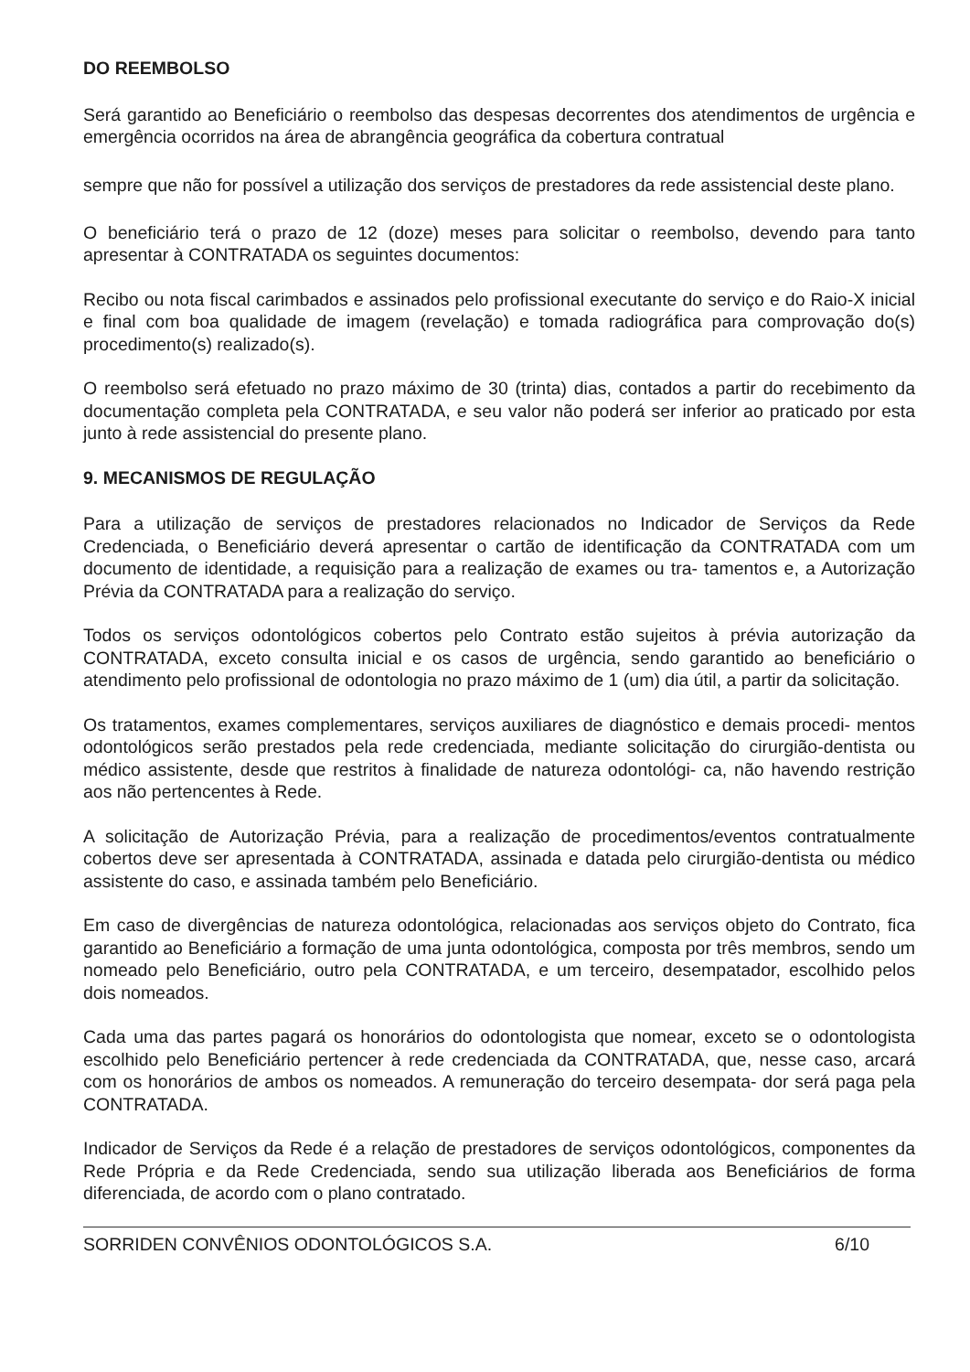DO REEMBOLSO
Será garantido ao Beneficiário o reembolso das despesas decorrentes dos atendimentos de urgência e emergência ocorridos na área de abrangência geográfica da cobertura contratual
sempre que não for possível a utilização dos serviços de prestadores da rede assistencial deste plano.
O beneficiário terá o prazo de 12 (doze) meses para solicitar o reembolso, devendo para tanto apresentar à CONTRATADA os seguintes documentos:
Recibo ou nota fiscal carimbados e assinados pelo profissional executante do serviço e do Raio-X inicial e final com boa qualidade de imagem (revelação) e tomada radiográfica para comprovação do(s) procedimento(s) realizado(s).
O reembolso será efetuado no prazo máximo de 30 (trinta) dias, contados a partir do recebimento da documentação completa pela CONTRATADA, e seu valor não poderá ser inferior ao praticado por esta junto à rede assistencial do presente plano.
9. MECANISMOS DE REGULAÇÃO
Para a utilização de serviços de prestadores relacionados no Indicador de Serviços da Rede Credenciada, o Beneficiário deverá apresentar o cartão de identificação da CONTRATADA com um documento de identidade, a requisição para a realização de exames ou tra- tamentos e, a Autorização Prévia da CONTRATADA para a realização do serviço.
Todos os serviços odontológicos cobertos pelo Contrato estão sujeitos à prévia autorização da CONTRATADA, exceto consulta inicial e os casos de urgência, sendo garantido ao beneficiário o atendimento pelo profissional de odontologia no prazo máximo de 1 (um) dia útil, a partir da solicitação.
Os tratamentos, exames complementares, serviços auxiliares de diagnóstico e demais procedi- mentos odontológicos serão prestados pela rede credenciada, mediante solicitação do cirurgião-dentista ou médico assistente, desde que restritos à finalidade de natureza odontológi- ca, não havendo restrição aos não pertencentes à Rede.
A solicitação de Autorização Prévia, para a realização de procedimentos/eventos contratualmente cobertos deve ser apresentada à CONTRATADA, assinada e datada pelo cirurgião-dentista ou médico assistente do caso, e assinada também pelo Beneficiário.
Em caso de divergências de natureza odontológica, relacionadas aos serviços objeto do Contrato, fica garantido ao Beneficiário a formação de uma junta odontológica, composta por três membros, sendo um nomeado pelo Beneficiário, outro pela CONTRATADA, e um terceiro, desempatador, escolhido pelos dois nomeados.
Cada uma das partes pagará os honorários do odontologista que nomear, exceto se o odontologista escolhido pelo Beneficiário pertencer à rede credenciada da CONTRATADA, que, nesse caso, arcará com os honorários de ambos os nomeados. A remuneração do terceiro desempata- dor será paga pela CONTRATADA.
Indicador de Serviços da Rede é a relação de prestadores de serviços odontológicos, componentes da Rede Própria e da Rede Credenciada, sendo sua utilização liberada aos Beneficiários de forma diferenciada, de acordo com o plano contratado.
SORRIDEN CONVÊNIOS ODONTOLÓGICOS S.A. 6/10